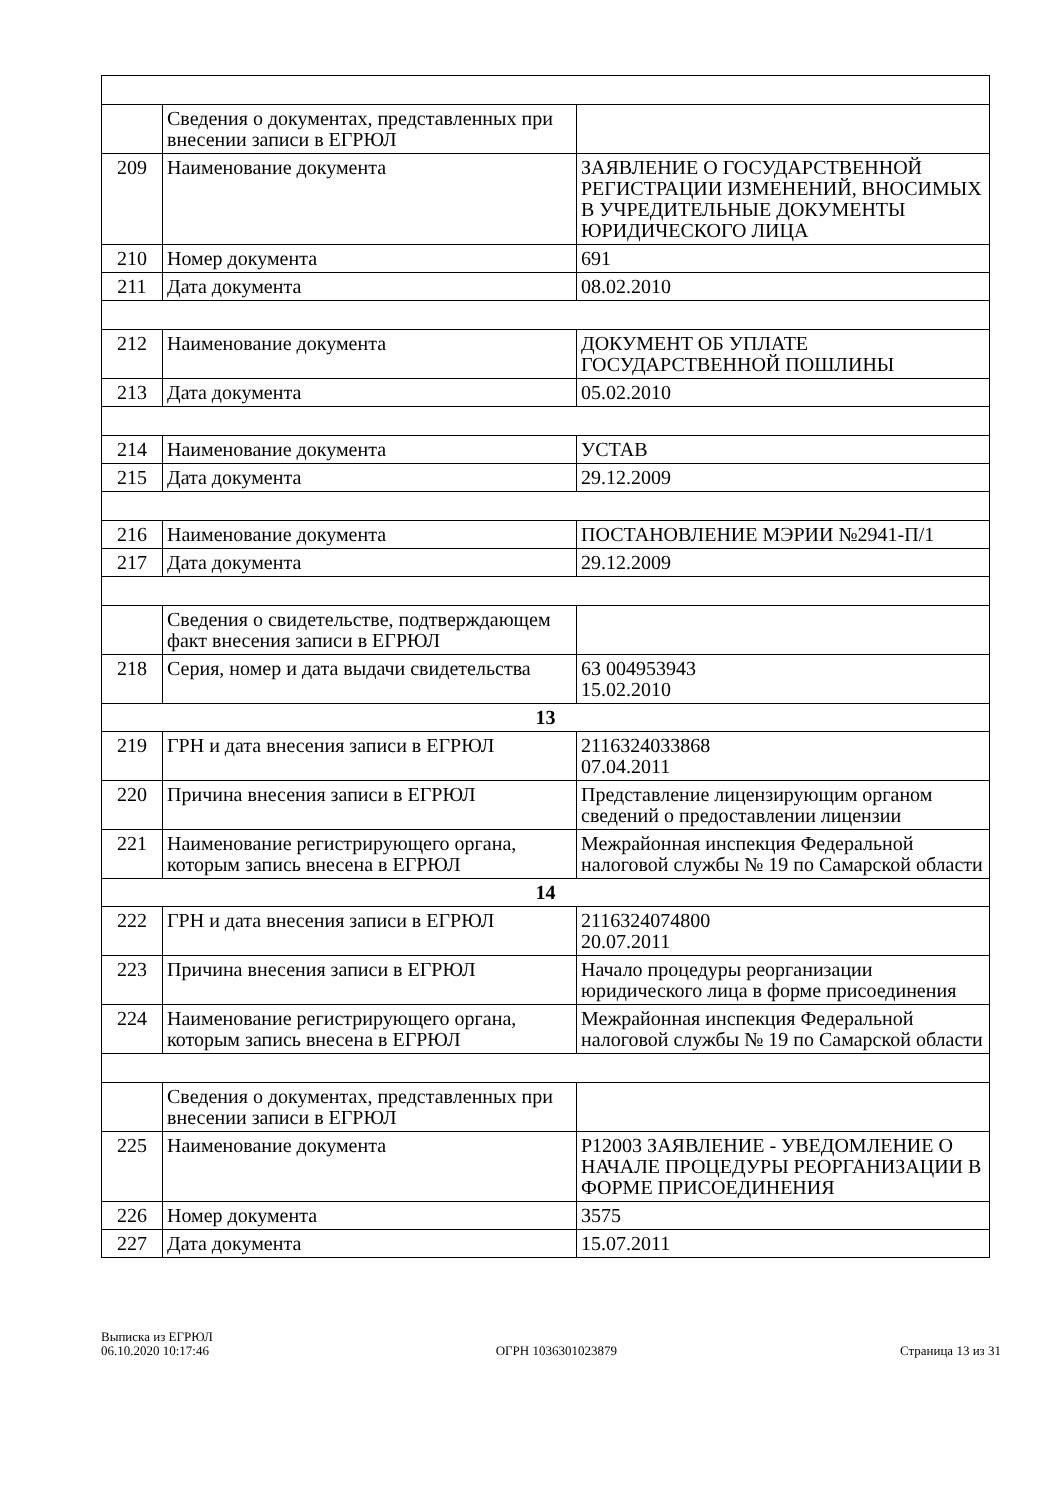| | Сведения о документах, представленных при внесении записи в ЕГРЮЛ | |
| 209 | Наименование документа | ЗАЯВЛЕНИЕ О ГОСУДАРСТВЕННОЙ РЕГИСТРАЦИИ ИЗМЕНЕНИЙ, ВНОСИМЫХ В УЧРЕДИТЕЛЬНЫЕ ДОКУМЕНТЫ ЮРИДИЧЕСКОГО ЛИЦА |
| 210 | Номер документа | 691 |
| 211 | Дата документа | 08.02.2010 |
| 212 | Наименование документа | ДОКУМЕНТ ОБ УПЛАТЕ ГОСУДАРСТВЕННОЙ ПОШЛИНЫ |
| 213 | Дата документа | 05.02.2010 |
| 214 | Наименование документа | УСТАВ |
| 215 | Дата документа | 29.12.2009 |
| 216 | Наименование документа | ПОСТАНОВЛЕНИЕ МЭРИИ №2941-П/1 |
| 217 | Дата документа | 29.12.2009 |
| | Сведения о свидетельстве, подтверждающем факт внесения записи в ЕГРЮЛ | |
| 218 | Серия, номер и дата выдачи свидетельства | 63 004953943 15.02.2010 |
| 13 | | |
| 219 | ГРН и дата внесения записи в ЕГРЮЛ | 2116324033868 07.04.2011 |
| 220 | Причина внесения записи в ЕГРЮЛ | Представление лицензирующим органом сведений о предоставлении лицензии |
| 221 | Наименование регистрирующего органа, которым запись внесена в ЕГРЮЛ | Межрайонная инспекция Федеральной налоговой службы № 19 по Самарской области |
| 14 | | |
| 222 | ГРН и дата внесения записи в ЕГРЮЛ | 2116324074800 20.07.2011 |
| 223 | Причина внесения записи в ЕГРЮЛ | Начало процедуры реорганизации юридического лица в форме присоединения |
| 224 | Наименование регистрирующего органа, которым запись внесена в ЕГРЮЛ | Межрайонная инспекция Федеральной налоговой службы № 19 по Самарской области |
| | Сведения о документах, представленных при внесении записи в ЕГРЮЛ | |
| 225 | Наименование документа | Р12003 ЗАЯВЛЕНИЕ - УВЕДОМЛЕНИЕ О НАЧАЛЕ ПРОЦЕДУРЫ РЕОРГАНИЗАЦИИ В ФОРМЕ ПРИСОЕДИНЕНИЯ |
| 226 | Номер документа | 3575 |
| 227 | Дата документа | 15.07.2011 |
Выписка из ЕГРЮЛ
06.10.2020 10:17:46
ОГРН 1036301023879
Страница 13 из 31